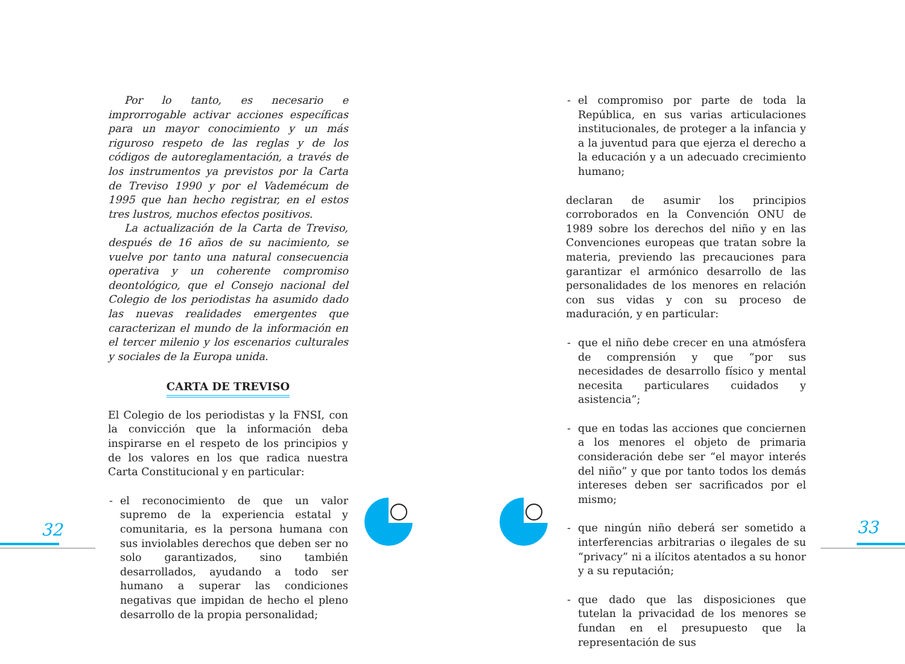Por lo tanto, es necesario e improrrogable activar acciones específicas para un mayor conocimiento y un más riguroso respeto de las reglas y de los códigos de autoreglamentación, a través de los instrumentos ya previstos por la Carta de Treviso 1990 y por el Vademécum de 1995 que han hecho registrar, en el estos tres lustros, muchos efectos positivos.
La actualización de la Carta de Treviso, después de 16 años de su nacimiento, se vuelve por tanto una natural consecuencia operativa y un coherente compromiso deontológico, que el Consejo nacional del Colegio de los periodistas ha asumido dado las nuevas realidades emergentes que caracterizan el mundo de la información en el tercer milenio y los escenarios culturales y sociales de la Europa unida.
CARTA DE TREVISO
El Colegio de los periodistas y la FNSI, con la convicción que la información deba inspirarse en el respeto de los principios y de los valores en los que radica nuestra Carta Constitucional y en particular:
- el reconocimiento de que un valor supremo de la experiencia estatal y comunitaria, es la persona humana con sus inviolables derechos que deben ser no solo garantizados, sino también desarrollados, ayudando a todo ser humano a superar las condiciones negativas que impidan de hecho el pleno desarrollo de la propia personalidad;
- el compromiso por parte de toda la República, en sus varias articulaciones institucionales, de proteger a la infancia y a la juventud para que ejerza el derecho a la educación y a un adecuado crecimiento humano;
declaran de asumir los principios corroborados en la Convención ONU de 1989 sobre los derechos del niño y en las Convenciones europeas que tratan sobre la materia, previendo las precauciones para garantizar el armónico desarrollo de las personalidades de los menores en relación con sus vidas y con su proceso de maduración, y en particular:
- que el niño debe crecer en una atmósfera de comprensión y que “por sus necesidades de desarrollo físico y mental necesita particulares cuidados y asistencia”;
- que en todas las acciones que conciernen a los menores el objeto de primaria consideración debe ser “el mayor interés del niño” y que por tanto todos los demás intereses deben ser sacrificados por el mismo;
- que ningún niño deberá ser sometido a interferencias arbitrarias o ilegales de su “privacy” ni a ilícitos atentados a su honor y a su reputación;
- que dado que las disposiciones que tutelan la privacidad de los menores se fundan en el presupuesto que la representación de sus
32 33